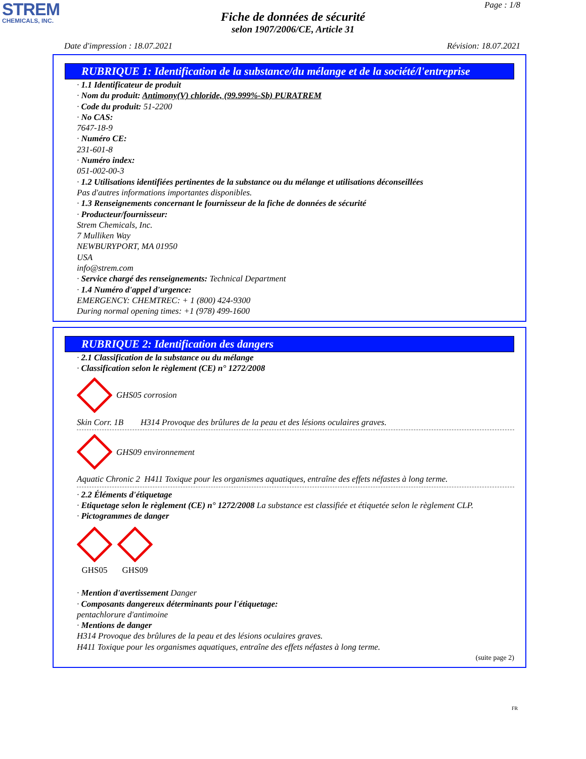STREM
CHEMICALS, INC.
Page : 1/8
Fiche de données de sécurité
selon 1907/2006/CE, Article 31
Date d'impression : 18.07.2021 Révision: 18.07.2021
RUBRIQUE 1: Identification de la substance/du mélange et de la société/l'entreprise
· 1.1 Identificateur de produit
· Nom du produit: Antimony(V) chloride, (99.999%-Sb) PURATREM
· Code du produit: 51-2200
· No CAS:
7647-18-9
· Numéro CE:
231-601-8
· Numéro index:
051-002-00-3
· 1.2 Utilisations identifiées pertinentes de la substance ou du mélange et utilisations déconseillées
Pas d'autres informations importantes disponibles.
· 1.3 Renseignements concernant le fournisseur de la fiche de données de sécurité
· Producteur/fournisseur:
Strem Chemicals, Inc.
7 Mulliken Way
NEWBURYPORT, MA 01950
USA
info@strem.com
· Service chargé des renseignements: Technical Department
· 1.4 Numéro d'appel d'urgence:
EMERGENCY: CHEMTREC: + 1 (800) 424-9300
During normal opening times: +1 (978) 499-1600
RUBRIQUE 2: Identification des dangers
· 2.1 Classification de la substance ou du mélange
· Classification selon le règlement (CE) n° 1272/2008
GHS05 corrosion
Skin Corr. 1B H314 Provoque des brûlures de la peau et des lésions oculaires graves.
GHS09 environnement
Aquatic Chronic 2 H411 Toxique pour les organismes aquatiques, entraîne des effets néfastes à long terme.
· 2.2 Éléments d'étiquetage
· Etiquetage selon le règlement (CE) n° 1272/2008 La substance est classifiée et étiquetée selon le règlement CLP.
· Pictogrammes de danger
GHS05
GHS09
· Mention d'avertissement Danger
· Composants dangereux déterminants pour l'étiquetage:
pentachlorure d'antimoine
· Mentions de danger
H314 Provoque des brûlures de la peau et des lésions oculaires graves.
H411 Toxique pour les organismes aquatiques, entraîne des effets néfastes à long terme.
(suite page 2)
FR